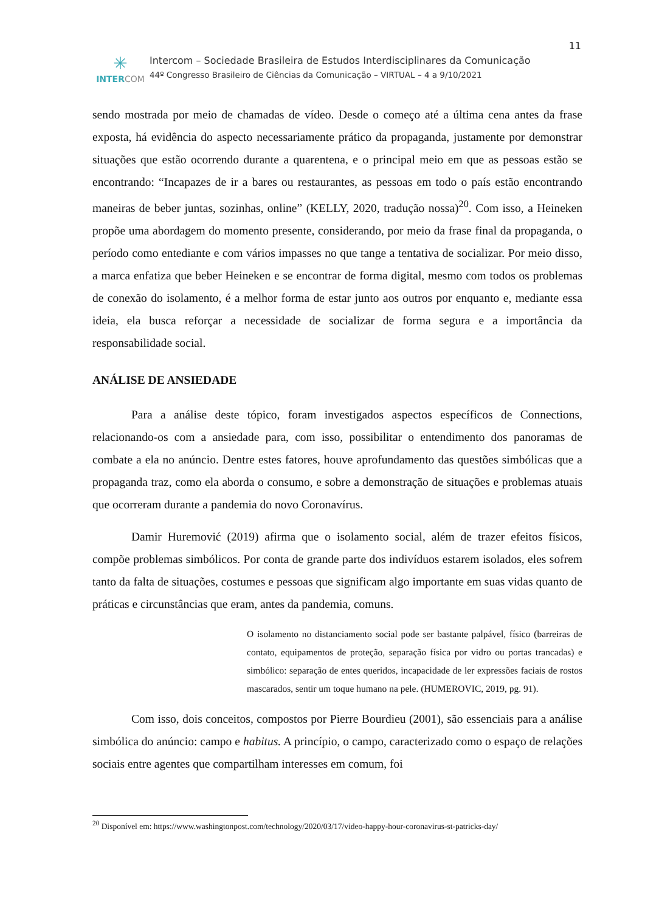11
✳
INTER COM
Intercom – Sociedade Brasileira de Estudos Interdisciplinares da Comunicação
44º Congresso Brasileiro de Ciências da Comunicação – VIRTUAL – 4 a 9/10/2021
sendo mostrada por meio de chamadas de vídeo. Desde o começo até a última cena antes da frase exposta, há evidência do aspecto necessariamente prático da propaganda, justamente por demonstrar situações que estão ocorrendo durante a quarentena, e o principal meio em que as pessoas estão se encontrando: “Incapazes de ir a bares ou restaurantes, as pessoas em todo o país estão encontrando maneiras de beber juntas, sozinhas, online” (KELLY, 2020, tradução nossa)<sup>20</sup>. Com isso, a Heineken propõe uma abordagem do momento presente, considerando, por meio da frase final da propaganda, o período como entediante e com vários impasses no que tange a tentativa de socializar. Por meio disso, a marca enfatiza que beber Heineken e se encontrar de forma digital, mesmo com todos os problemas de conexão do isolamento, é a melhor forma de estar junto aos outros por enquanto e, mediante essa ideia, ela busca reforçar a necessidade de socializar de forma segura e a importância da responsabilidade social.
ANÁLISE DE ANSIEDADE
Para a análise deste tópico, foram investigados aspectos específicos de Connections, relacionando-os com a ansiedade para, com isso, possibilitar o entendimento dos panoramas de combate a ela no anúncio. Dentre estes fatores, houve aprofundamento das questões simbólicas que a propaganda traz, como ela aborda o consumo, e sobre a demonstração de situações e problemas atuais que ocorreram durante a pandemia do novo Coronavírus.
Damir Huremović (2019) afirma que o isolamento social, além de trazer efeitos físicos, compõe problemas simbólicos. Por conta de grande parte dos indivíduos estarem isolados, eles sofrem tanto da falta de situações, costumes e pessoas que significam algo importante em suas vidas quanto de práticas e circunstâncias que eram, antes da pandemia, comuns.
O isolamento no distanciamento social pode ser bastante palpável, físico (barreiras de contato, equipamentos de proteção, separação física por vidro ou portas trancadas) e simbólico: separação de entes queridos, incapacidade de ler expressões faciais de rostos mascarados, sentir um toque humano na pele. (HUMEROVIC, 2019, pg. 91).
Com isso, dois conceitos, compostos por Pierre Bourdieu (2001), são essenciais para a análise simbólica do anúncio: campo e habitus. A princípio, o campo, caracterizado como o espaço de relações sociais entre agentes que compartilham interesses em comum, foi
<sup>20</sup> Disponível em: https://www.washingtonpost.com/technology/2020/03/17/video-happy-hour-coronavirus-st-patricks-day/